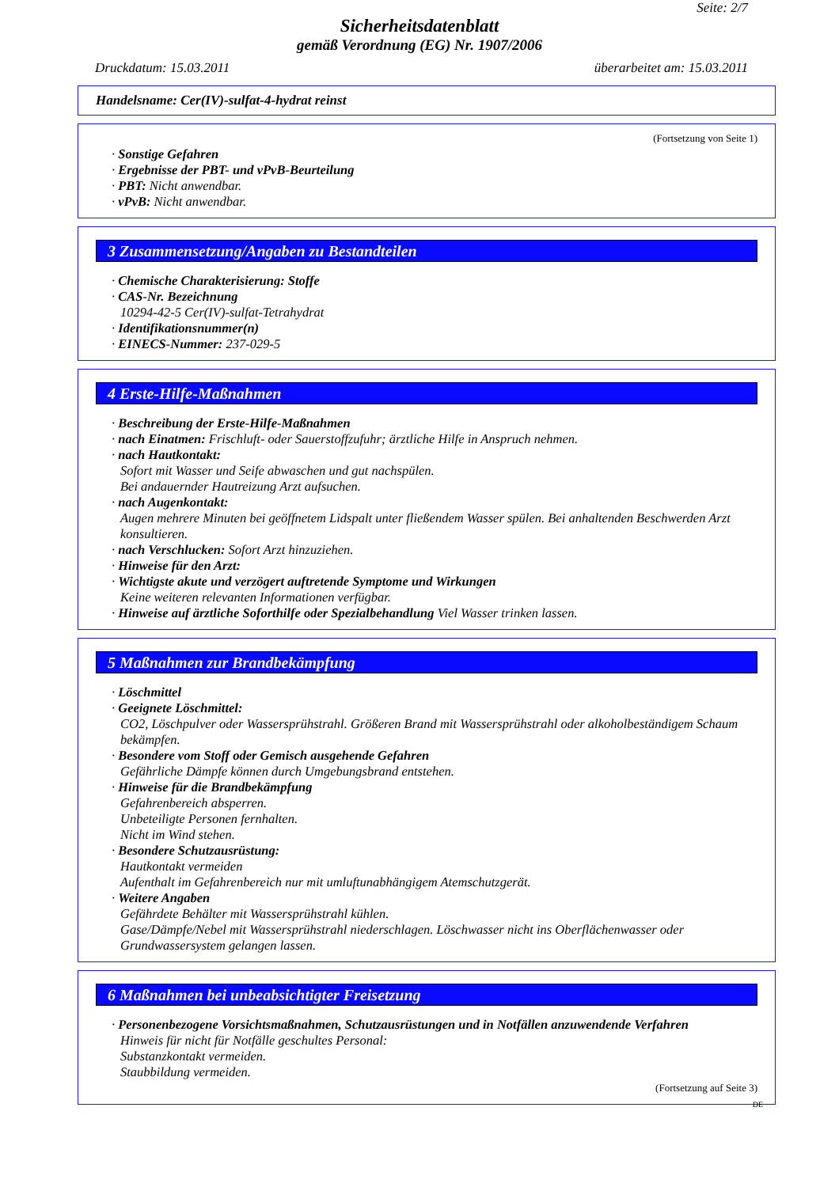Seite: 2/7
Sicherheitsdatenblatt
gemäß Verordnung (EG) Nr. 1907/2006
Druckdatum: 15.03.2011 überarbeitet am: 15.03.2011
Handelsname: Cer(IV)-sulfat-4-hydrat reinst
(Fortsetzung von Seite 1)
· Sonstige Gefahren
· Ergebnisse der PBT- und vPvB-Beurteilung
· PBT: Nicht anwendbar.
· vPvB: Nicht anwendbar.
3 Zusammensetzung/Angaben zu Bestandteilen
· Chemische Charakterisierung: Stoffe
· CAS-Nr. Bezeichnung
10294-42-5 Cer(IV)-sulfat-Tetrahydrat
· Identifikationsnummer(n)
· EINECS-Nummer: 237-029-5
4 Erste-Hilfe-Maßnahmen
· Beschreibung der Erste-Hilfe-Maßnahmen
· nach Einatmen: Frischluft- oder Sauerstoffzufuhr; ärztliche Hilfe in Anspruch nehmen.
· nach Hautkontakt:
Sofort mit Wasser und Seife abwaschen und gut nachspülen.
Bei andauernder Hautreizung Arzt aufsuchen.
· nach Augenkontakt:
Augen mehrere Minuten bei geöffnetem Lidspalt unter fließendem Wasser spülen. Bei anhaltenden Beschwerden Arzt konsultieren.
· nach Verschlucken: Sofort Arzt hinzuziehen.
· Hinweise für den Arzt:
· Wichtigste akute und verzögert auftretende Symptome und Wirkungen
Keine weiteren relevanten Informationen verfügbar.
· Hinweise auf ärztliche Soforthilfe oder Spezialbehandlung Viel Wasser trinken lassen.
5 Maßnahmen zur Brandbekämpfung
· Löschmittel
· Geeignete Löschmittel:
CO2, Löschpulver oder Wassersprühstrahl. Größeren Brand mit Wassersprühstrahl oder alkoholbeständigem Schaum bekämpfen.
· Besondere vom Stoff oder Gemisch ausgehende Gefahren
Gefährliche Dämpfe können durch Umgebungsbrand entstehen.
· Hinweise für die Brandbekämpfung
Gefahrenbereich absperren.
Unbeteiligte Personen fernhalten.
Nicht im Wind stehen.
· Besondere Schutzausrüstung:
Hautkontakt vermeiden
Aufenthalt im Gefahrenbereich nur mit umluftunabhängigem Atemschutzgerät.
· Weitere Angaben
Gefährdete Behälter mit Wassersprühstrahl kühlen.
Gase/Dämpfe/Nebel mit Wassersprühstrahl niederschlagen. Löschwasser nicht ins Oberflächenwasser oder Grundwassersystem gelangen lassen.
6 Maßnahmen bei unbeabsichtigter Freisetzung
· Personenbezogene Vorsichtsmaßnahmen, Schutzausrüstungen und in Notfällen anzuwendende Verfahren
Hinweis für nicht für Notfälle geschultes Personal:
Substanzkontakt vermeiden.
Staubbildung vermeiden.
(Fortsetzung auf Seite 3)
DE